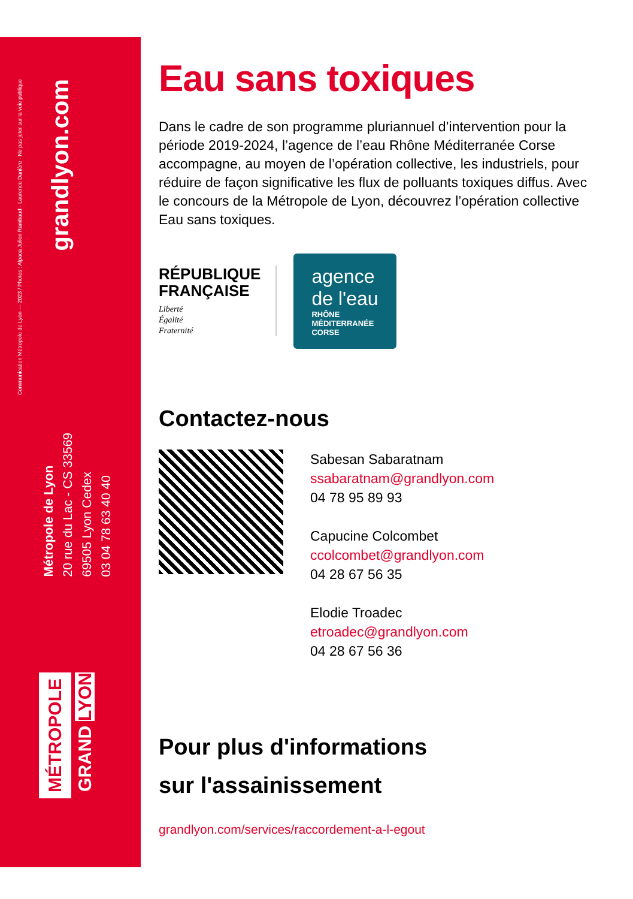Communication Métropole de Lyon — 2023 / Photos : Alpaca Julien Rambaud - Laurence Danière - Ne pas jeter sur la voie publique
grandlyon.com
Métropole de Lyon
20 rue du Lac - CS 33569
69505 Lyon Cedex
03 04 78 63 40 40
MÉTROPOLE
GRAND LYON
Eau sans toxiques
Dans le cadre de son programme pluriannuel d’intervention pour la période 2019-2024, l’agence de l’eau Rhône Méditerranée Corse accompagne, au moyen de l’opération collective, les industriels, pour réduire de façon significative les flux de polluants toxiques diffus. Avec le concours de la Métropole de Lyon, découvrez l’opération collective Eau sans toxiques.
RÉPUBLIQUE
FRANÇAISE
Liberté
Égalité
Fraternité
agence
de l'eau
RHÔNE
MÉDITERRANÉE
CORSE
Contactez-nous
Sabesan Sabaratnam
ssabaratnam@grandlyon.com
04 78 95 89 93
Capucine Colcombet
ccolcombet@grandlyon.com
04 28 67 56 35
Elodie Troadec
etroadec@grandlyon.com
04 28 67 56 36
Pour plus d'informations
sur l'assainissement
grandlyon.com/services/raccordement-a-l-egout